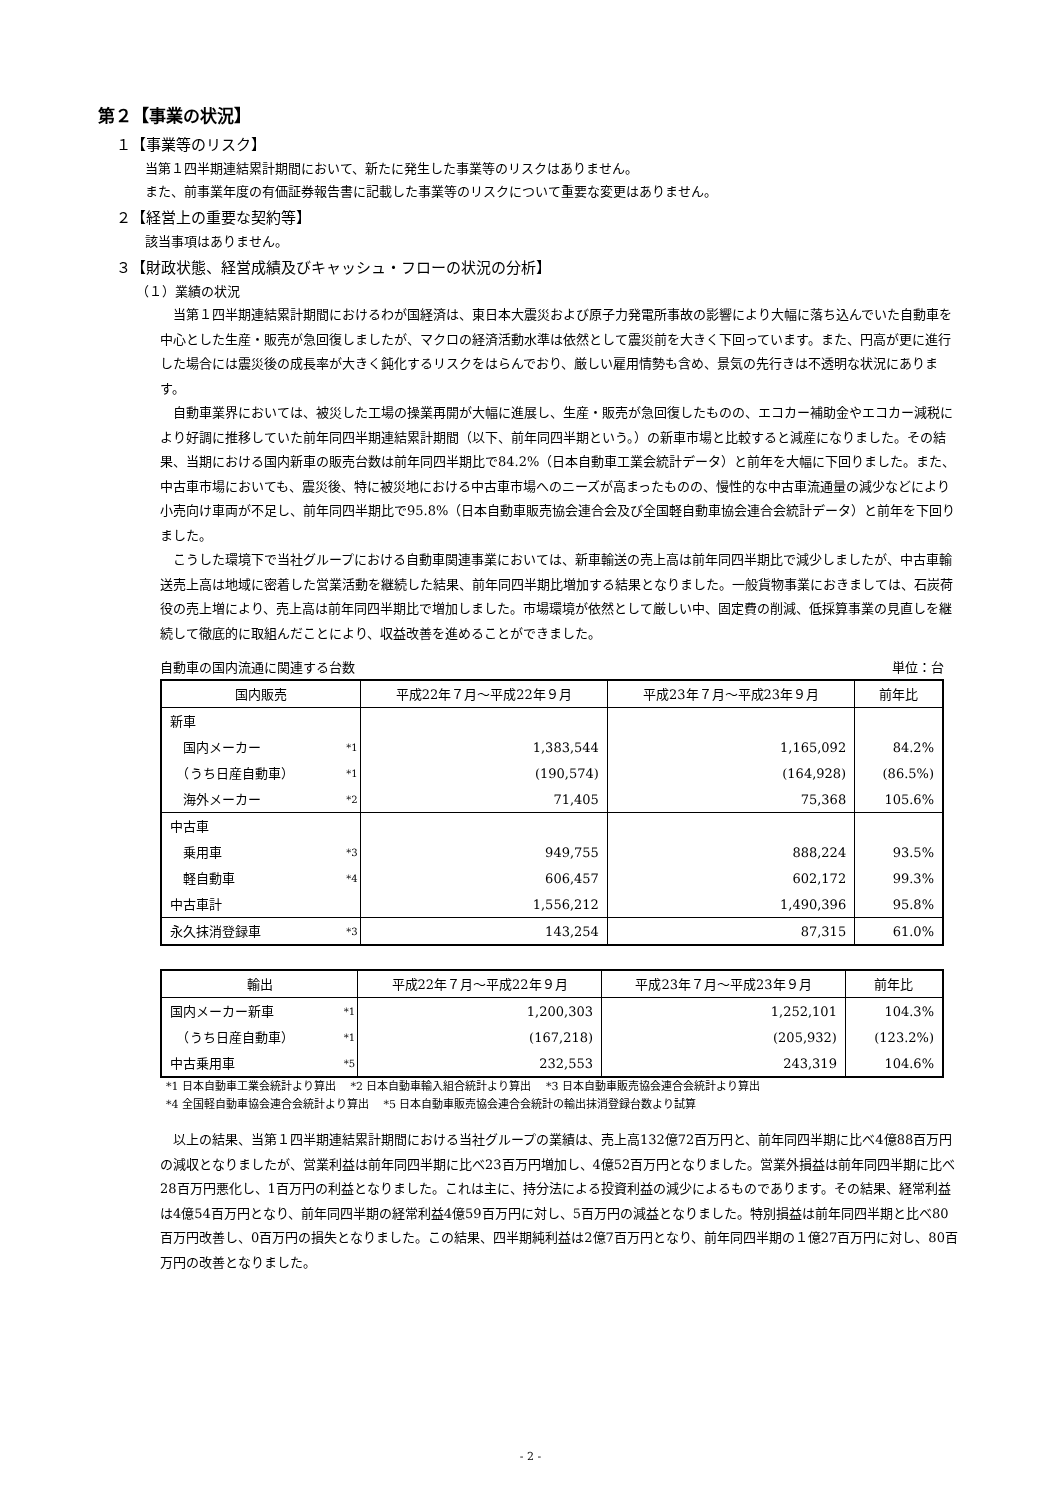第２【事業の状況】
１【事業等のリスク】
当第１四半期連結累計期間において、新たに発生した事業等のリスクはありません。
また、前事業年度の有価証券報告書に記載した事業等のリスクについて重要な変更はありません。
２【経営上の重要な契約等】
該当事項はありません。
３【財政状態、経営成績及びキャッシュ・フローの状況の分析】
（１）業績の状況
当第１四半期連結累計期間におけるわが国経済は、東日本大震災および原子力発電所事故の影響により大幅に落ち込んでいた自動車を中心とした生産・販売が急回復しましたが、マクロの経済活動水準は依然として震災前を大きく下回っています。また、円高が更に進行した場合には震災後の成長率が大きく鈍化するリスクをはらんでおり、厳しい雇用情勢も含め、景気の先行きは不透明な状況にあります。
自動車業界においては、被災した工場の操業再開が大幅に進展し、生産・販売が急回復したものの、エコカー補助金やエコカー減税により好調に推移していた前年同四半期連結累計期間（以下、前年同四半期という。）の新車市場と比較すると減産になりました。その結果、当期における国内新車の販売台数は前年同四半期比で84.2%（日本自動車工業会統計データ）と前年を大幅に下回りました。また、中古車市場においても、震災後、特に被災地における中古車市場へのニーズが高まったものの、慢性的な中古車流通量の減少などにより小売向け車両が不足し、前年同四半期比で95.8%（日本自動車販売協会連合会及び全国軽自動車協会連合会統計データ）と前年を下回りました。
こうした環境下で当社グループにおける自動車関連事業においては、新車輸送の売上高は前年同四半期比で減少しましたが、中古車輸送売上高は地域に密着した営業活動を継続した結果、前年同四半期比増加する結果となりました。一般貨物事業におきましては、石炭荷役の売上増により、売上高は前年同四半期比で増加しました。市場環境が依然として厳しい中、固定費の削減、低採算事業の見直しを継続して徹底的に取組んだことにより、収益改善を進めることができました。
自動車の国内流通に関連する台数 単位：台
| 国内販売 | | 平成22年７月～平成22年９月 | 平成23年７月～平成23年９月 | 前年比 |
| --- | --- | --- | --- | --- |
| 新車 | | | | |
| 国内メーカー | *1 | 1,383,544 | 1,165,092 | 84.2% |
| （うち日産自動車） | *1 | (190,574) | (164,928) | (86.5%) |
| 海外メーカー | *2 | 71,405 | 75,368 | 105.6% |
| 中古車 | | | | |
| 乗用車 | *3 | 949,755 | 888,224 | 93.5% |
| 軽自動車 | *4 | 606,457 | 602,172 | 99.3% |
| 中古車計 | | 1,556,212 | 1,490,396 | 95.8% |
| 永久抹消登録車 | *3 | 143,254 | 87,315 | 61.0% |
| 輸出 | | 平成22年７月～平成22年９月 | 平成23年７月～平成23年９月 | 前年比 |
| --- | --- | --- | --- | --- |
| 国内メーカー新車 | *1 | 1,200,303 | 1,252,101 | 104.3% |
| （うち日産自動車） | *1 | (167,218) | (205,932) | (123.2%) |
| 中古乗用車 | *5 | 232,553 | 243,319 | 104.6% |
*1 日本自動車工業会統計より算出　 *2 日本自動車輸入組合統計より算出　 *3 日本自動車販売協会連合会統計より算出
*4 全国軽自動車協会連合会統計より算出　 *5 日本自動車販売協会連合会統計の輸出抹消登録台数より試算
以上の結果、当第１四半期連結累計期間における当社グループの業績は、売上高132億72百万円と、前年同四半期に比べ4億88百万円の減収となりましたが、営業利益は前年同四半期に比べ23百万円増加し、4億52百万円となりました。営業外損益は前年同四半期に比べ28百万円悪化し、1百万円の利益となりました。これは主に、持分法による投資利益の減少によるものであります。その結果、経常利益は4億54百万円となり、前年同四半期の経常利益4億59百万円に対し、5百万円の減益となりました。特別損益は前年同四半期と比べ80百万円改善し、0百万円の損失となりました。この結果、四半期純利益は2億7百万円となり、前年同四半期の１億27百万円に対し、80百万円の改善となりました。
- 2 -